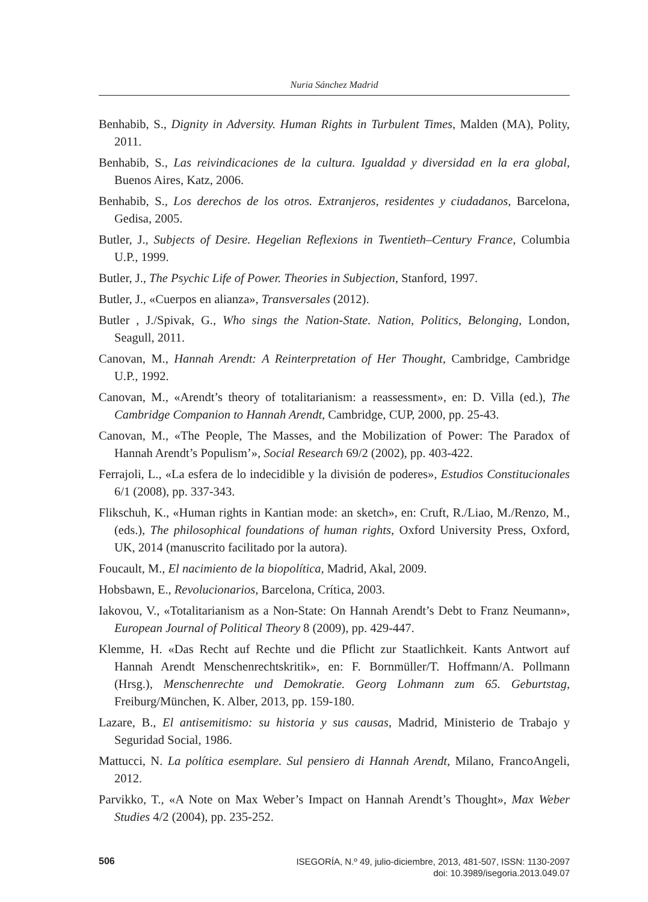Nuria Sánchez Madrid
Benhabib, S., Dignity in Adversity. Human Rights in Turbulent Times, Malden (MA), Polity, 2011.
Benhabib, S., Las reivindicaciones de la cultura. Igualdad y diversidad en la era global, Buenos Aires, Katz, 2006.
Benhabib, S., Los derechos de los otros. Extranjeros, residentes y ciudadanos, Barcelona, Gedisa, 2005.
Butler, J., Subjects of Desire. Hegelian Reflexions in Twentieth–Century France, Columbia U.P., 1999.
Butler, J., The Psychic Life of Power. Theories in Subjection, Stanford, 1997.
Butler, J., «Cuerpos en alianza», Transversales (2012).
Butler , J./Spivak, G., Who sings the Nation-State. Nation, Politics, Belonging, London, Seagull, 2011.
Canovan, M., Hannah Arendt: A Reinterpretation of Her Thought, Cambridge, Cambridge U.P., 1992.
Canovan, M., «Arendt’s theory of totalitarianism: a reassessment», en: D. Villa (ed.), The Cambridge Companion to Hannah Arendt, Cambridge, CUP, 2000, pp. 25-43.
Canovan, M., «The People, The Masses, and the Mobilization of Power: The Paradox of Hannah Arendt’s Populism’», Social Research 69/2 (2002), pp. 403-422.
Ferrajoli, L., «La esfera de lo indecidible y la división de poderes», Estudios Constitucionales 6/1 (2008), pp. 337-343.
Flikschuh, K., «Human rights in Kantian mode: an sketch», en: Cruft, R./Liao, M./Renzo, M., (eds.), The philosophical foundations of human rights, Oxford University Press, Oxford, UK, 2014 (manuscrito facilitado por la autora).
Foucault, M., El nacimiento de la biopolítica, Madrid, Akal, 2009.
Hobsbawn, E., Revolucionarios, Barcelona, Crítica, 2003.
Iakovou, V., «Totalitarianism as a Non-State: On Hannah Arendt’s Debt to Franz Neumann», European Journal of Political Theory 8 (2009), pp. 429-447.
Klemme, H. «Das Recht auf Rechte und die Pflicht zur Staatlichkeit. Kants Antwort auf Hannah Arendt Menschenrechtskritik», en: F. Bornmüller/T. Hoffmann/A. Pollmann (Hrsg.), Menschenrechte und Demokratie. Georg Lohmann zum 65. Geburtstag, Freiburg/München, K. Alber, 2013, pp. 159-180.
Lazare, B., El antisemitismo: su historia y sus causas, Madrid, Ministerio de Trabajo y Seguridad Social, 1986.
Mattucci, N. La política esemplare. Sul pensiero di Hannah Arendt, Milano, FrancoAngeli, 2012.
Parvikko, T., «A Note on Max Weber’s Impact on Hannah Arendt’s Thought», Max Weber Studies 4/2 (2004), pp. 235-252.
506
ISEGORÍA, N.º 49, julio-diciembre, 2013, 481-507, ISSN: 1130-2097
doi: 10.3989/isegoria.2013.049.07